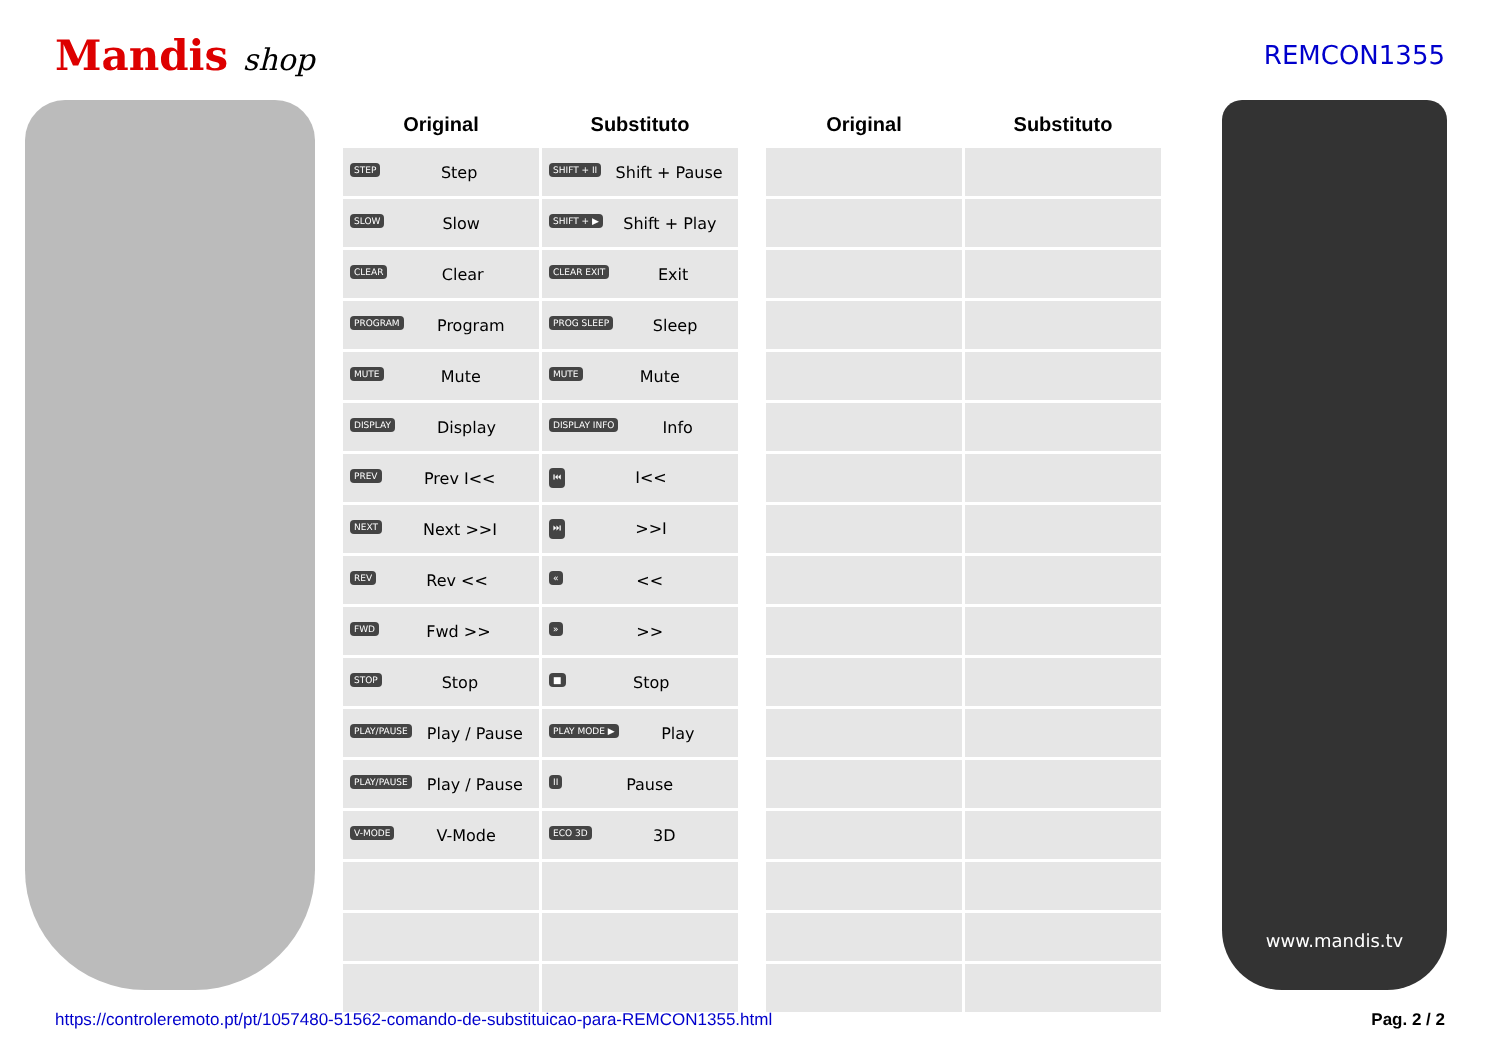Mandis shop
REMCON1355
| Original | Substituto | | Original | Substituto |
| --- | --- | --- | --- | --- |
| STEP Step | SHIFT + II Shift + Pause | | | |
| SLOW Slow | SHIFT + ▶ Shift + Play | | | |
| CLEAR Clear | CLEAR EXIT Exit | | | |
| PROGRAM Program | PROG SLEEP Sleep | | | |
| MUTE Mute | MUTE Mute | | | |
| DISPLAY Display | DISPLAY INFO Info | | | |
| PREV Prev I<< | ⏮ I<< | | | |
| NEXT Next >>I | ⏭ >>I | | | |
| REV Rev << | « << | | | |
| FWD Fwd >> | » >> | | | |
| STOP Stop | ■ Stop | | | |
| PLAY/PAUSE Play / Pause | PLAY MODE ▶ Play | | | |
| PLAY/PAUSE Play / Pause | II Pause | | | |
| V-MODE V-Mode | ECO 3D 3D | | | |
www.mandis.tv
https://controleremoto.pt/pt/1057480-51562-comando-de-substituicao-para-REMCON1355.html Pag. 2 / 2